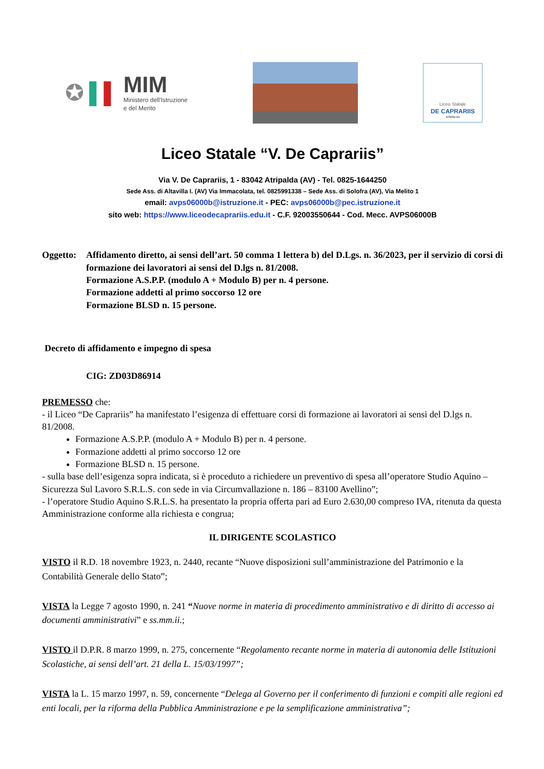✪ ▌ ▌
MIM
Ministero dell'Istruzione
e del Merito
Liceo Statale
DE CAPRARIIS
ATRIPALDA
Liceo Statale “V. De Caprariis”
Via V. De Caprariis, 1 - 83042 Atripalda (AV) - Tel. 0825-1644250
Sede Ass. di Altavilla I. (AV) Via Immacolata, tel. 0825991338 – Sede Ass. di Solofra (AV), Via Melito 1
email: avps06000b@istruzione.it - PEC: avps06000b@pec.istruzione.it
sito web: https://www.liceodecaprariis.edu.it - C.F. 92003550644 - Cod. Mecc. AVPS06000B
Oggetto:
Affidamento diretto, ai sensi dell’art. 50 comma 1 lettera b) del D.Lgs. n. 36/2023, per il servizio di corsi di formazione dei lavoratori ai sensi del D.lgs n. 81/2008.
Formazione A.S.P.P. (modulo A + Modulo B) per n. 4 persone.
Formazione addetti al primo soccorso 12 ore
Formazione BLSD n. 15 persone.
Decreto di affidamento e impegno di spesa
CIG: ZD03D86914
PREMESSO che:
- il Liceo “De Caprariis” ha manifestato l’esigenza di effettuare corsi di formazione ai lavoratori ai sensi del D.lgs n. 81/2008.
Formazione A.S.P.P. (modulo A + Modulo B) per n. 4 persone.
Formazione addetti al primo soccorso 12 ore
Formazione BLSD n. 15 persone.
- sulla base dell’esigenza sopra indicata, si è proceduto a richiedere un preventivo di spesa all’operatore Studio Aquino – Sicurezza Sul Lavoro S.R.L.S. con sede in via Circumvallazione n. 186 – 83100 Avellino”;
- l’operatore Studio Aquino S.R.L.S. ha presentato la propria offerta pari ad Euro 2.630,00 compreso IVA, ritenuta da questa Amministrazione conforme alla richiesta e congrua;
IL DIRIGENTE SCOLASTICO
VISTO il R.D. 18 novembre 1923, n. 2440, recante “Nuove disposizioni sull’amministrazione del Patrimonio e la Contabilità Generale dello Stato”;
VISTA la Legge 7 agosto 1990, n. 241 “Nuove norme in materia di procedimento amministrativo e di diritto di accesso ai documenti amministrativi” e ss.mm.ii.;
VISTO il D.P.R. 8 marzo 1999, n. 275, concernente “Regolamento recante norme in materia di autonomia delle Istituzioni Scolastiche, ai sensi dell’art. 21 della L. 15/03/1997”;
VISTA la L. 15 marzo 1997, n. 59, concernente “Delega al Governo per il conferimento di funzioni e compiti alle regioni ed enti locali, per la riforma della Pubblica Amministrazione e pe la semplificazione amministrativa”;